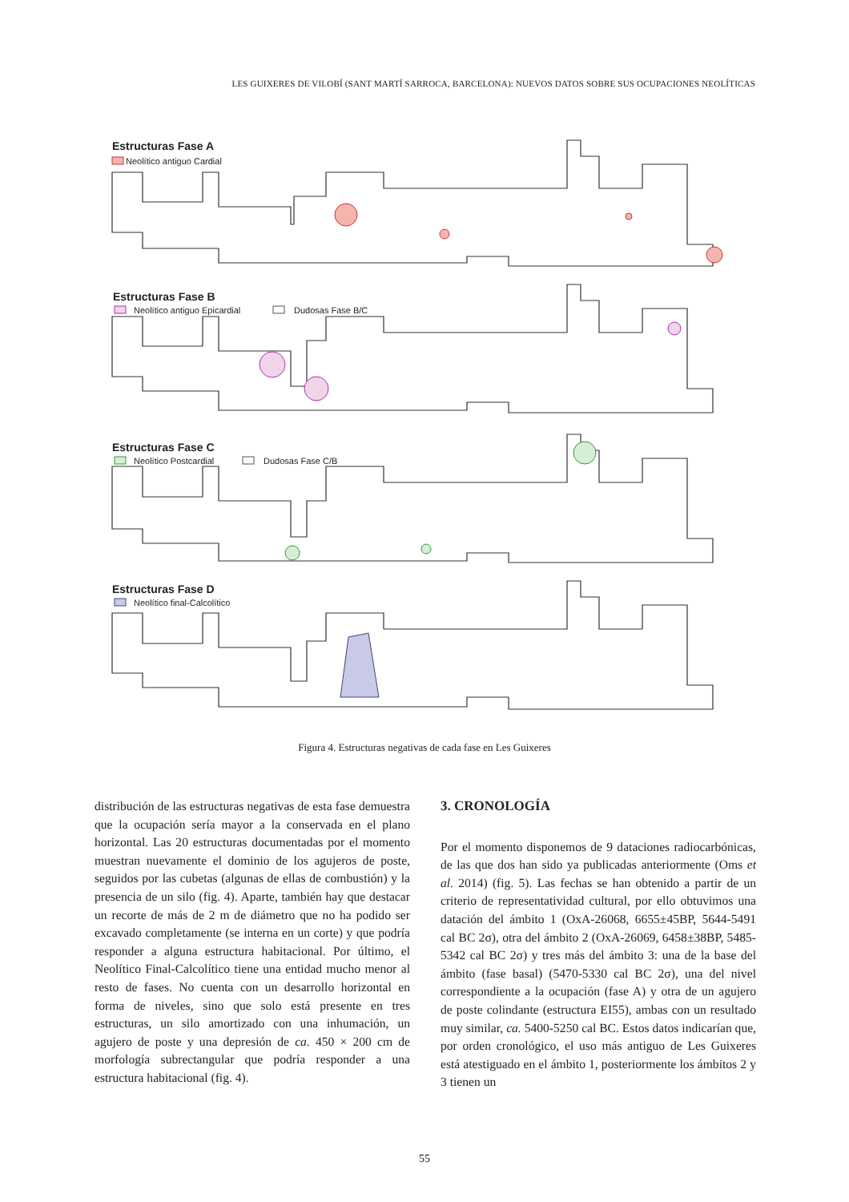LES GUIXERES DE VILOBÍ (SANT MARTÍ SARROCA, BARCELONA): NUEVOS DATOS SOBRE SUS OCUPACIONES NEOLÍTICAS
Estructuras Fase A
Neolítico antiguo Cardial
Estructuras Fase B
Neolítico antiguo Epicardial
Dudosas Fase B/C
Estructuras Fase C
Neolítico Postcardial
Dudosas Fase C/B
Estructuras Fase D
Neolítico final-Calcolítico
Figura 4. Estructuras negativas de cada fase en Les Guixeres
distribución de las estructuras negativas de esta fase demuestra que la ocupación sería mayor a la conservada en el plano horizontal. Las 20 estructuras documentadas por el momento muestran nuevamente el dominio de los agujeros de poste, seguidos por las cubetas (algunas de ellas de combustión) y la presencia de un silo (fig. 4). Aparte, también hay que destacar un recorte de más de 2 m de diámetro que no ha podido ser excavado completamente (se interna en un corte) y que podría responder a alguna estructura habitacional. Por último, el Neolítico Final-Calcolítico tiene una entidad mucho menor al resto de fases. No cuenta con un desarrollo horizontal en forma de niveles, sino que solo está presente en tres estructuras, un silo amortizado con una inhumación, un agujero de poste y una depresión de ca. 450 × 200 cm de morfología subrectangular que podría responder a una estructura habitacional (fig. 4).
3. CRONOLOGÍA
Por el momento disponemos de 9 dataciones radiocarbónicas, de las que dos han sido ya publicadas anteriormente (Oms et al. 2014) (fig. 5). Las fechas se han obtenido a partir de un criterio de representatividad cultural, por ello obtuvimos una datación del ámbito 1 (OxA-26068, 6655±45BP, 5644-5491 cal BC 2σ), otra del ámbito 2 (OxA-26069, 6458±38BP, 5485-5342 cal BC 2σ) y tres más del ámbito 3: una de la base del ámbito (fase basal) (5470-5330 cal BC 2σ), una del nivel correspondiente a la ocupación (fase A) y otra de un agujero de poste colindante (estructura EI55), ambas con un resultado muy similar, ca. 5400-5250 cal BC. Estos datos indicarían que, por orden cronológico, el uso más antiguo de Les Guixeres está atestiguado en el ámbito 1, posteriormente los ámbitos 2 y 3 tienen un
55